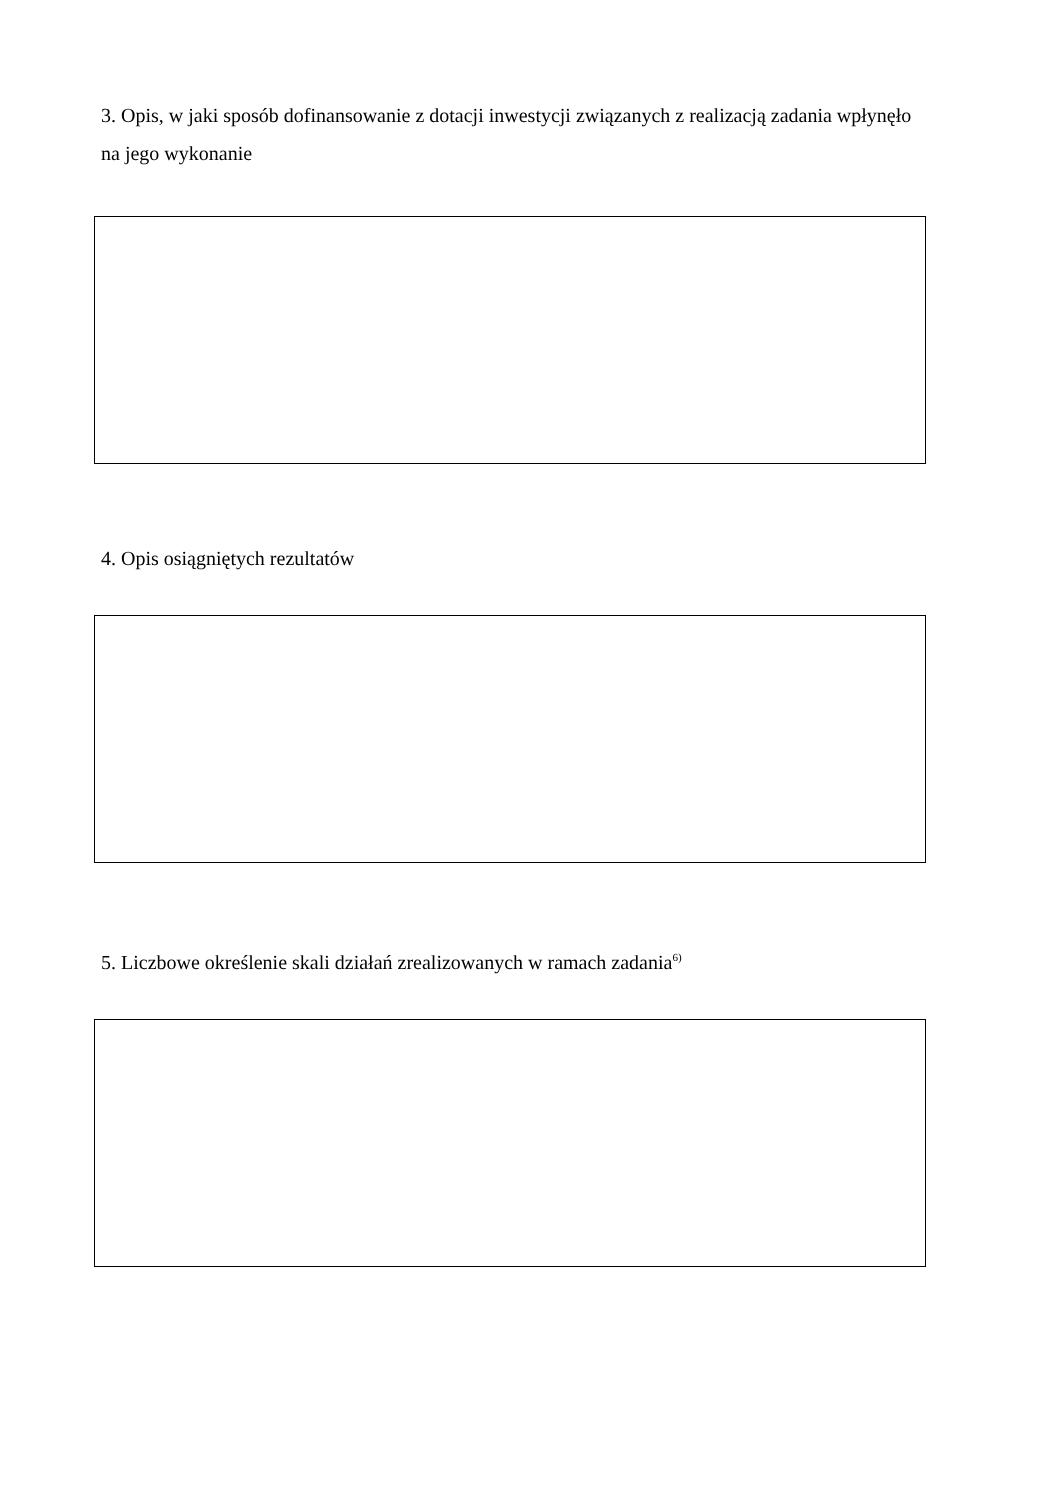3. Opis, w jaki sposób dofinansowanie z dotacji inwestycji związanych z realizacją zadania wpłynęło na jego wykonanie
4. Opis osiągniętych rezultatów
5. Liczbowe określenie skali działań zrealizowanych w ramach zadania<sup>6)</sup>